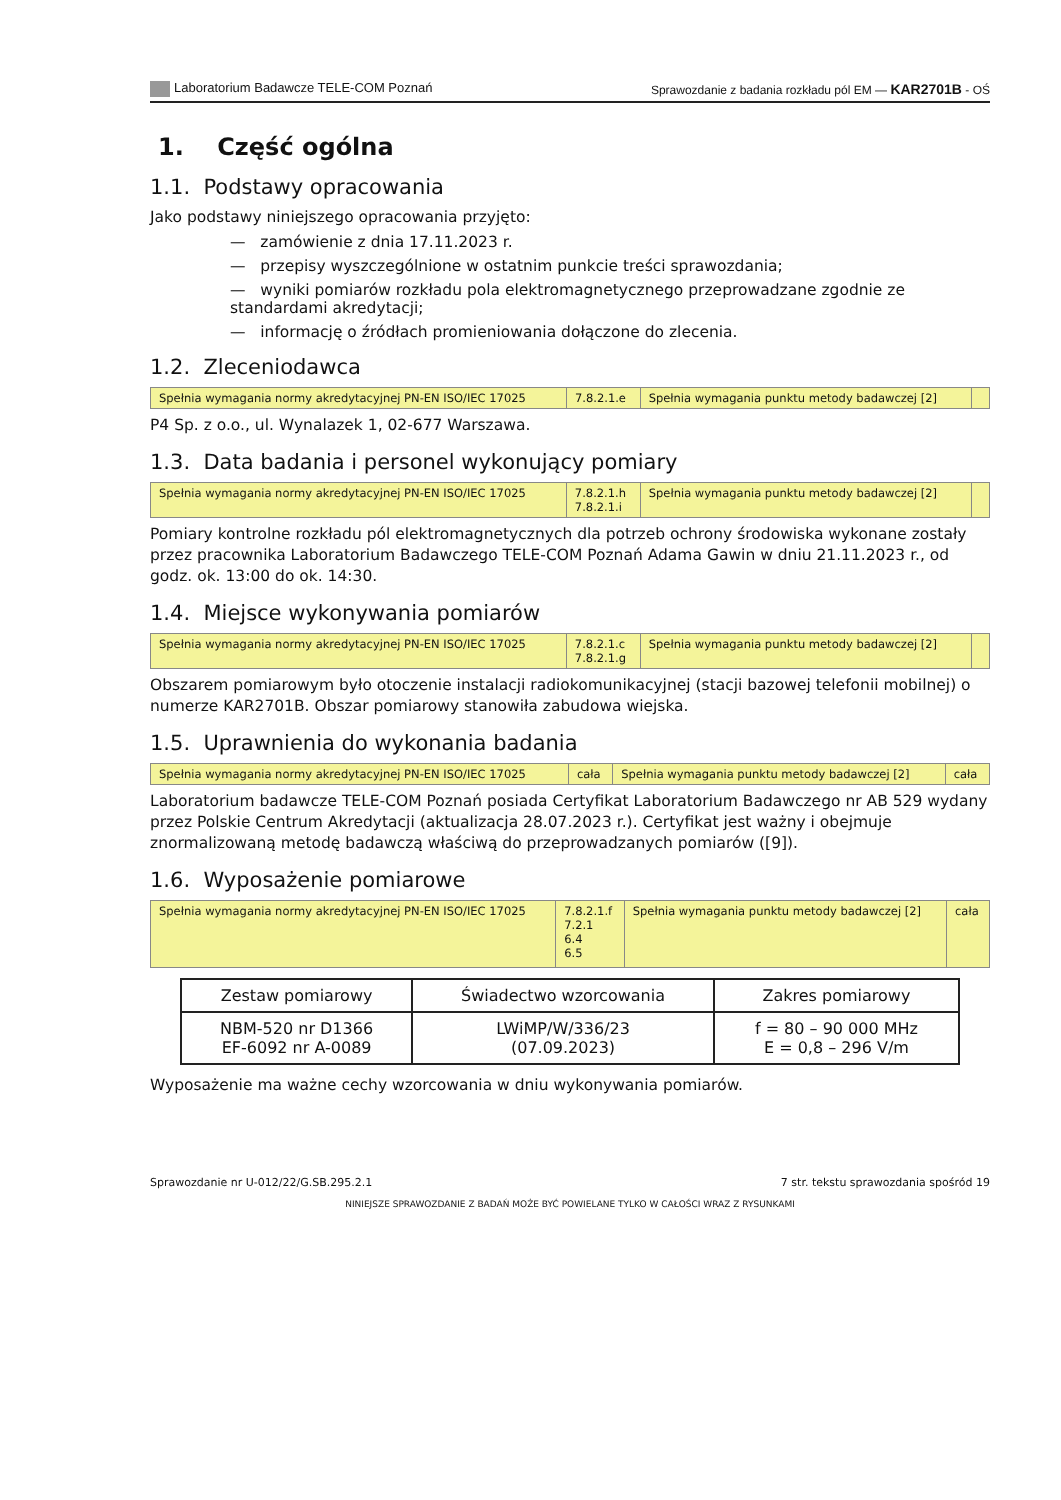Laboratorium Badawcze TELE-COM Poznań Sprawozdanie z badania rozkładu pól EM — KAR2701B - OŚ
1. Część ogólna
1.1. Podstawy opracowania
Jako podstawy niniejszego opracowania przyjęto:
— zamówienie z dnia 17.11.2023 r.
— przepisy wyszczególnione w ostatnim punkcie treści sprawozdania;
— wyniki pomiarów rozkładu pola elektromagnetycznego przeprowadzane zgodnie ze standardami akredytacji;
— informację o źródłach promieniowania dołączone do zlecenia.
1.2. Zleceniodawca
| Spełnia wymagania normy akredytacyjnej PN-EN ISO/IEC 17025 | 7.8.2.1.e | Spełnia wymagania punktu metody badawczej [2] | |
P4 Sp. z o.o., ul. Wynalazek 1, 02-677 Warszawa.
1.3. Data badania i personel wykonujący pomiary
| Spełnia wymagania normy akredytacyjnej PN-EN ISO/IEC 17025 | 7.8.2.1.h 7.8.2.1.i | Spełnia wymagania punktu metody badawczej [2] | |
Pomiary kontrolne rozkładu pól elektromagnetycznych dla potrzeb ochrony środowiska wykonane zostały przez pracownika Laboratorium Badawczego TELE-COM Poznań Adama Gawin w dniu 21.11.2023 r., od godz. ok. 13:00 do ok. 14:30.
1.4. Miejsce wykonywania pomiarów
| Spełnia wymagania normy akredytacyjnej PN-EN ISO/IEC 17025 | 7.8.2.1.c 7.8.2.1.g | Spełnia wymagania punktu metody badawczej [2] | |
Obszarem pomiarowym było otoczenie instalacji radiokomunikacyjnej (stacji bazowej telefonii mobilnej) o numerze KAR2701B. Obszar pomiarowy stanowiła zabudowa wiejska.
1.5. Uprawnienia do wykonania badania
| Spełnia wymagania normy akredytacyjnej PN-EN ISO/IEC 17025 | cała | Spełnia wymagania punktu metody badawczej [2] | cała |
Laboratorium badawcze TELE-COM Poznań posiada Certyfikat Laboratorium Badawczego nr AB 529 wydany przez Polskie Centrum Akredytacji (aktualizacja 28.07.2023 r.). Certyfikat jest ważny i obejmuje znormalizowaną metodę badawczą właściwą do przeprowadzanych pomiarów ([9]).
1.6. Wyposażenie pomiarowe
| Spełnia wymagania normy akredytacyjnej PN-EN ISO/IEC 17025 | 7.8.2.1.f 7.2.1 6.4 6.5 | Spełnia wymagania punktu metody badawczej [2] | cała |
| Zestaw pomiarowy | Świadectwo wzorcowania | Zakres pomiarowy |
| --- | --- | --- |
| NBM-520 nr D1366 EF-6092 nr A-0089 | LWiMP/W/336/23 (07.09.2023) | f = 80 – 90 000 MHz E = 0,8 – 296 V/m |
Wyposażenie ma ważne cechy wzorcowania w dniu wykonywania pomiarów.
Sprawozdanie nr U-012/22/G.SB.295.2.1 7 str. tekstu sprawozdania spośród 19
NINIEJSZE SPRAWOZDANIE Z BADAŃ MOŻE BYĆ POWIELANE TYLKO W CAŁOŚCI WRAZ Z RYSUNKAMI